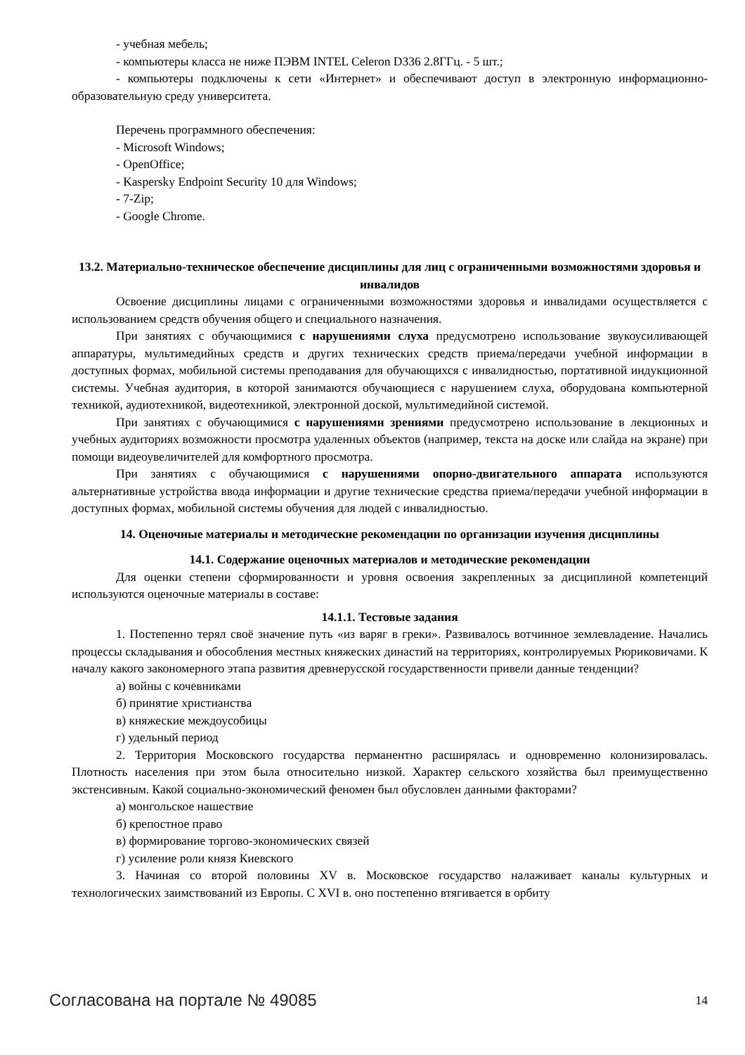- учебная мебель;
- компьютеры класса не ниже ПЭВМ INTEL Celeron D336 2.8ГГц. - 5 шт.;
- компьютеры подключены к сети «Интернет» и обеспечивают доступ в электронную информационно-образовательную среду университета.
Перечень программного обеспечения:
- Microsoft Windows;
- OpenOffice;
- Kaspersky Endpoint Security 10 для Windows;
- 7-Zip;
- Google Chrome.
13.2. Материально-техническое обеспечение дисциплины для лиц с ограниченными возможностями здоровья и инвалидов
Освоение дисциплины лицами с ограниченными возможностями здоровья и инвалидами осуществляется с использованием средств обучения общего и специального назначения.
При занятиях с обучающимися с нарушениями слуха предусмотрено использование звукоусиливающей аппаратуры, мультимедийных средств и других технических средств приема/передачи учебной информации в доступных формах, мобильной системы преподавания для обучающихся с инвалидностью, портативной индукционной системы. Учебная аудитория, в которой занимаются обучающиеся с нарушением слуха, оборудована компьютерной техникой, аудиотехникой, видеотехникой, электронной доской, мультимедийной системой.
При занятиях с обучающимися с нарушениями зрениями предусмотрено использование в лекционных и учебных аудиториях возможности просмотра удаленных объектов (например, текста на доске или слайда на экране) при помощи видеоувеличителей для комфортного просмотра.
При занятиях с обучающимися с нарушениями опорно-двигательного аппарата используются альтернативные устройства ввода информации и другие технические средства приема/передачи учебной информации в доступных формах, мобильной системы обучения для людей с инвалидностью.
14. Оценочные материалы и методические рекомендации по организации изучения дисциплины
14.1. Содержание оценочных материалов и методические рекомендации
Для оценки степени сформированности и уровня освоения закрепленных за дисциплиной компетенций используются оценочные материалы в составе:
14.1.1. Тестовые задания
1. Постепенно терял своё значение путь «из варяг в греки». Развивалось вотчинное землевладение. Начались процессы складывания и обособления местных княжеских династий на территориях, контролируемых Рюриковичами. К началу какого закономерного этапа развития древнерусской государственности привели данные тенденции?
а) войны с кочевниками
б) принятие христианства
в) княжеские междоусобицы
г) удельный период
2. Территория Московского государства перманентно расширялась и одновременно колонизировалась. Плотность населения при этом была относительно низкой. Характер сельского хозяйства был преимущественно экстенсивным. Какой социально-экономический феномен был обусловлен данными факторами?
а) монгольское нашествие
б) крепостное право
в) формирование торгово-экономических связей
г) усиление роли князя Киевского
3. Начиная со второй половины XV в. Московское государство налаживает каналы культурных и технологических заимствований из Европы. С XVI в. оно постепенно втягивается в орбиту
Согласована на портале № 49085 14